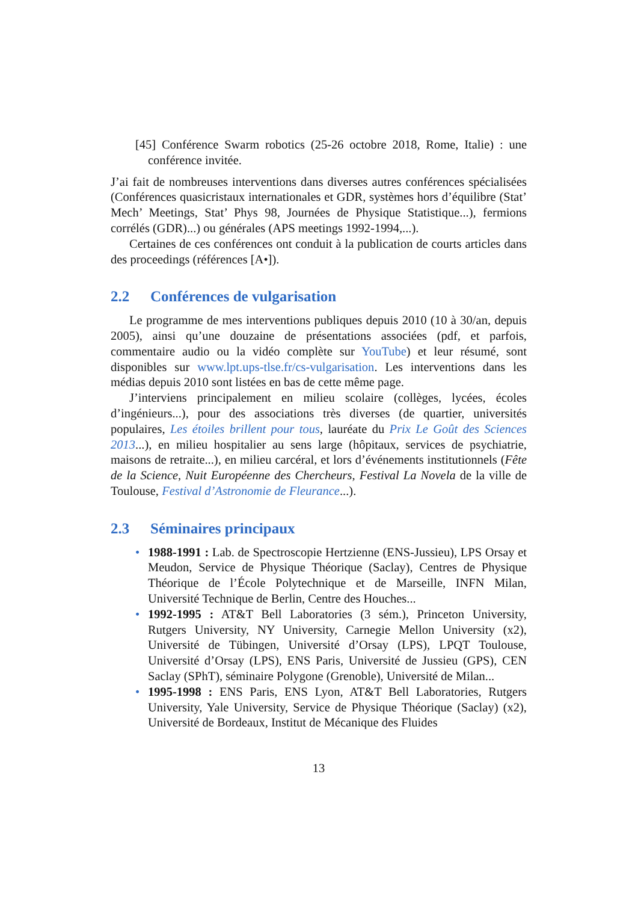[45] Conférence Swarm robotics (25-26 octobre 2018, Rome, Italie) : une conférence invitée.
J’ai fait de nombreuses interventions dans diverses autres conférences spécialisées (Conférences quasicristaux internationales et GDR, systèmes hors d’équilibre (Stat’ Mech’ Meetings, Stat’ Phys 98, Journées de Physique Statistique...), fermions corrélés (GDR)...) ou générales (APS meetings 1992-1994,...).
Certaines de ces conférences ont conduit à la publication de courts articles dans des proceedings (références [A•]).
2.2 Conférences de vulgarisation
Le programme de mes interventions publiques depuis 2010 (10 à 30/an, depuis 2005), ainsi qu’une douzaine de présentations associées (pdf, et parfois, commentaire audio ou la vidéo complète sur YouTube) et leur résumé, sont disponibles sur www.lpt.ups-tlse.fr/cs-vulgarisation. Les interventions dans les médias depuis 2010 sont listées en bas de cette même page.
J’interviens principalement en milieu scolaire (collèges, lycées, écoles d’ingénieurs...), pour des associations très diverses (de quartier, universités populaires, Les étoiles brillent pour tous, lauréate du Prix Le Goût des Sciences 2013...), en milieu hospitalier au sens large (hôpitaux, services de psychiatrie, maisons de retraite...), en milieu carcéral, et lors d’événements institutionnels (Fête de la Science, Nuit Européenne des Chercheurs, Festival La Novela de la ville de Toulouse, Festival d’Astronomie de Fleurance...).
2.3 Séminaires principaux
• 1988-1991 : Lab. de Spectroscopie Hertzienne (ENS-Jussieu), LPS Orsay et Meudon, Service de Physique Théorique (Saclay), Centres de Physique Théorique de l’École Polytechnique et de Marseille, INFN Milan, Université Technique de Berlin, Centre des Houches...
• 1992-1995 : AT&T Bell Laboratories (3 sém.), Princeton University, Rutgers University, NY University, Carnegie Mellon University (x2), Université de Tübingen, Université d’Orsay (LPS), LPQT Toulouse, Université d’Orsay (LPS), ENS Paris, Université de Jussieu (GPS), CEN Saclay (SPhT), séminaire Polygone (Grenoble), Université de Milan...
• 1995-1998 : ENS Paris, ENS Lyon, AT&T Bell Laboratories, Rutgers University, Yale University, Service de Physique Théorique (Saclay) (x2), Université de Bordeaux, Institut de Mécanique des Fluides
13